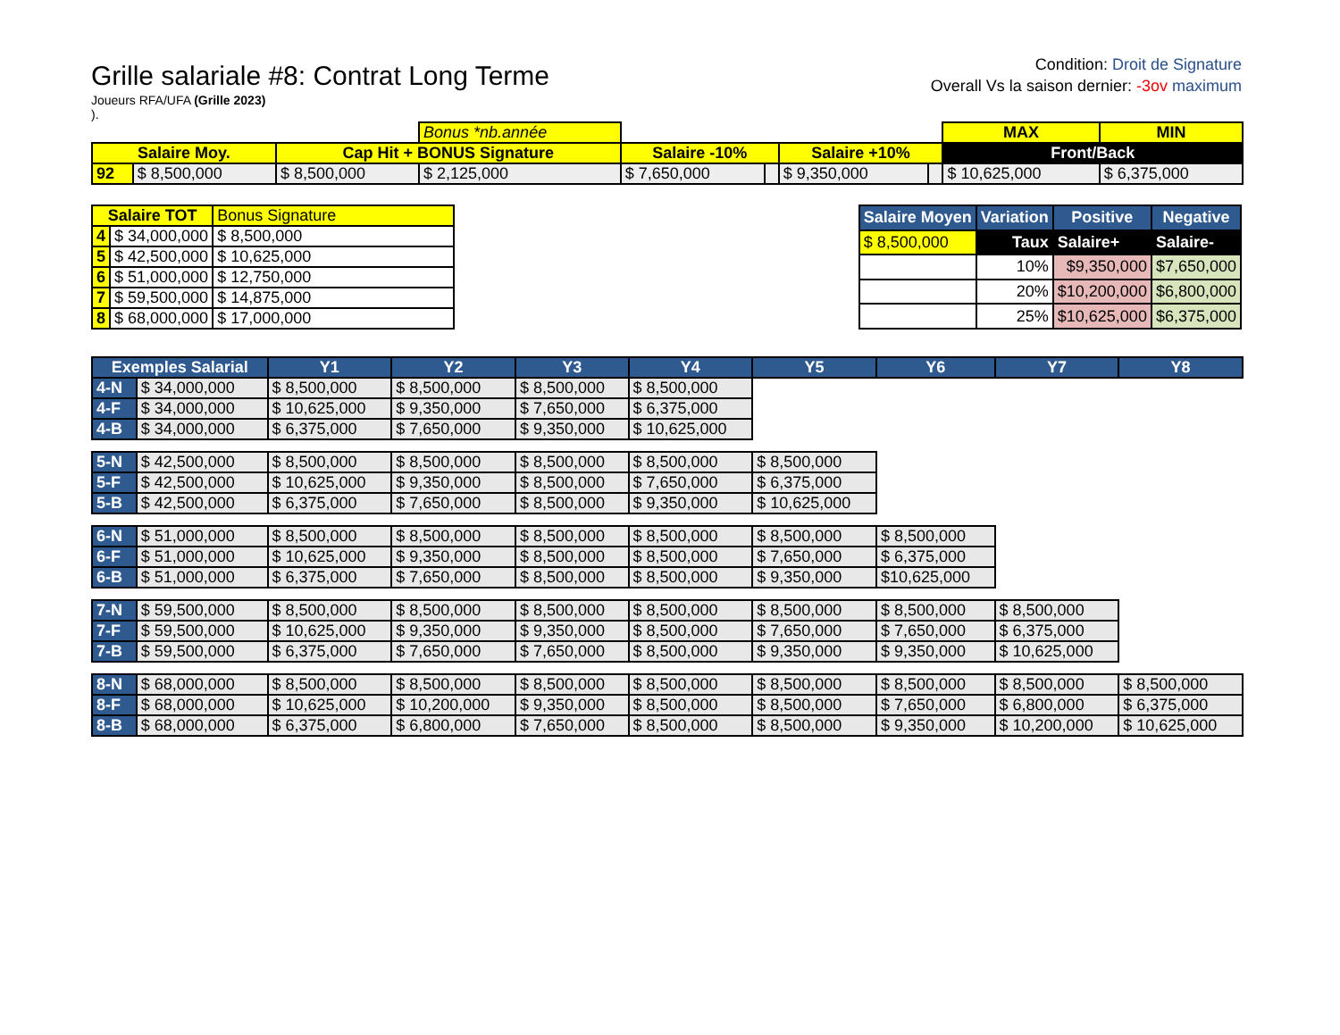Grille salariale #8: Contrat Long Terme
Joueurs RFA/UFA (Grille 2023)
).
Condition: Droit de Signature
Overall Vs la saison dernier: -3ov maximum
| | | | Bonus *nb.année | | | | | MAX | MIN |
| Salaire Moy. | | Cap Hit + BONUS Signature | | Salaire -10% | | Salaire +10% | | Front/Back | |
| 92 | $ 8,500,000 | $ 8,500,000 | $ 2,125,000 | $ 7,650,000 | | $ 9,350,000 | | $ 10,625,000 | $ 6,375,000 |
| Salaire TOT | | Bonus Signature |
| 4 | $ 34,000,000 | $ 8,500,000 |
| 5 | $ 42,500,000 | $ 10,625,000 |
| 6 | $ 51,000,000 | $ 12,750,000 |
| 7 | $ 59,500,000 | $ 14,875,000 |
| 8 | $ 68,000,000 | $ 17,000,000 |
| Salaire Moyen | Variation | Positive | Negative |
| --- | --- | --- | --- |
| $ 8,500,000 | Taux | Salaire+ | Salaire- |
| | 10% | $9,350,000 | $7,650,000 |
| | 20% | $10,200,000 | $6,800,000 |
| | 25% | $10,625,000 | $6,375,000 |
| Exemples Salarial | | Y1 | Y2 | Y3 | Y4 | Y5 | Y6 | Y7 | Y8 |
| --- | --- | --- | --- | --- | --- | --- | --- | --- | --- |
| 4-N | $ 34,000,000 | $ 8,500,000 | $ 8,500,000 | $ 8,500,000 | $ 8,500,000 | | | | |
| 4-F | $ 34,000,000 | $ 10,625,000 | $ 9,350,000 | $ 7,650,000 | $ 6,375,000 | | | | |
| 4-B | $ 34,000,000 | $ 6,375,000 | $ 7,650,000 | $ 9,350,000 | $ 10,625,000 | | | | |
| 5-N | $ 42,500,000 | $ 8,500,000 | $ 8,500,000 | $ 8,500,000 | $ 8,500,000 | $ 8,500,000 | | | |
| 5-F | $ 42,500,000 | $ 10,625,000 | $ 9,350,000 | $ 8,500,000 | $ 7,650,000 | $ 6,375,000 | | | |
| 5-B | $ 42,500,000 | $ 6,375,000 | $ 7,650,000 | $ 8,500,000 | $ 9,350,000 | $ 10,625,000 | | | |
| 6-N | $ 51,000,000 | $ 8,500,000 | $ 8,500,000 | $ 8,500,000 | $ 8,500,000 | $ 8,500,000 | $ 8,500,000 | | |
| 6-F | $ 51,000,000 | $ 10,625,000 | $ 9,350,000 | $ 8,500,000 | $ 8,500,000 | $ 7,650,000 | $ 6,375,000 | | |
| 6-B | $ 51,000,000 | $ 6,375,000 | $ 7,650,000 | $ 8,500,000 | $ 8,500,000 | $ 9,350,000 | $10,625,000 | | |
| 7-N | $ 59,500,000 | $ 8,500,000 | $ 8,500,000 | $ 8,500,000 | $ 8,500,000 | $ 8,500,000 | $ 8,500,000 | $ 8,500,000 | |
| 7-F | $ 59,500,000 | $ 10,625,000 | $ 9,350,000 | $ 9,350,000 | $ 8,500,000 | $ 7,650,000 | $ 7,650,000 | $ 6,375,000 | |
| 7-B | $ 59,500,000 | $ 6,375,000 | $ 7,650,000 | $ 7,650,000 | $ 8,500,000 | $ 9,350,000 | $ 9,350,000 | $ 10,625,000 | |
| 8-N | $ 68,000,000 | $ 8,500,000 | $ 8,500,000 | $ 8,500,000 | $ 8,500,000 | $ 8,500,000 | $ 8,500,000 | $ 8,500,000 | $ 8,500,000 |
| 8-F | $ 68,000,000 | $ 10,625,000 | $ 10,200,000 | $ 9,350,000 | $ 8,500,000 | $ 8,500,000 | $ 7,650,000 | $ 6,800,000 | $ 6,375,000 |
| 8-B | $ 68,000,000 | $ 6,375,000 | $ 6,800,000 | $ 7,650,000 | $ 8,500,000 | $ 8,500,000 | $ 9,350,000 | $ 10,200,000 | $ 10,625,000 |